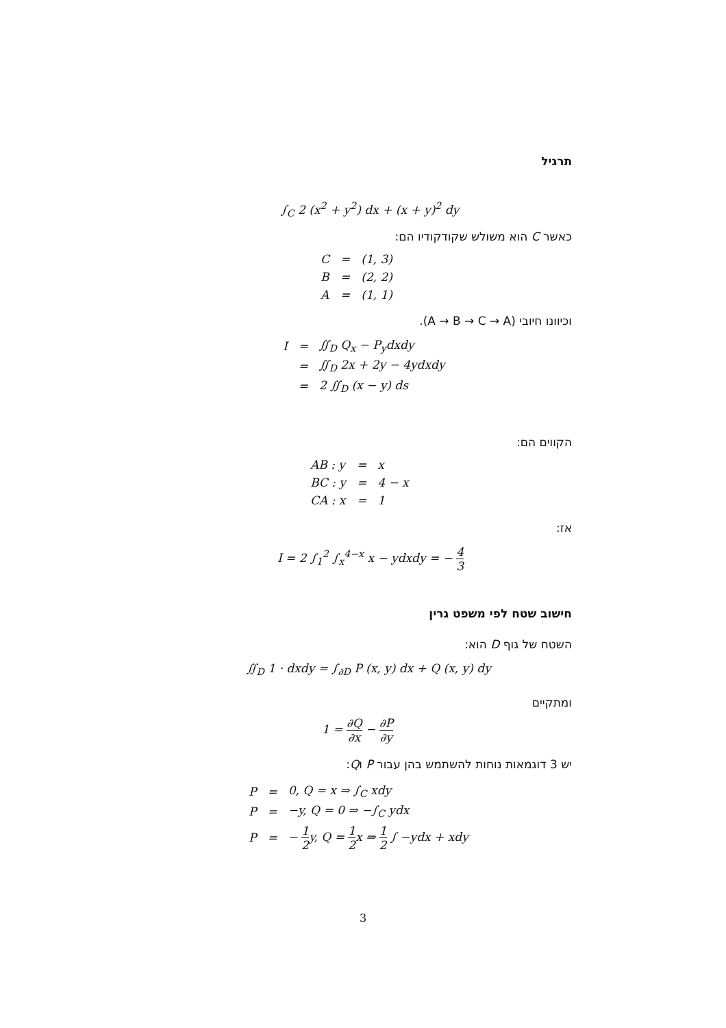תרגיל
∫<sub>C</sub> 2 (x<sup>2</sup> + y<sup>2</sup>) dx + (x + y)<sup>2</sup> dy
כאשר C הוא משולש שקודקודיו הם:
| C | = | (1, 3) |
| B | = | (2, 2) |
| A | = | (1, 1) |
וכיוונו חיובי (A → B → C → A).
| I | = | ∬<sub>D</sub> Q<sub>x</sub> − P<sub>y</sub>dxdy |
| | = | ∬<sub>D</sub> 2x + 2y − 4ydxdy |
| | = | 2 ∬<sub>D</sub> (x − y) ds |
הקווים הם:
| AB : y | = | x |
| BC : y | = | 4 − x |
| CA : x | = | 1 |
אז:
I = 2 ∫<sub>1</sub><sup>2</sup> ∫<sub>x</sub><sup>4−x</sup> x − ydxdy = − 4 3
חישוב שטח לפי משפט גרין
השטח של גוף D הוא:
∬<sub>D</sub> 1 · dxdy = ∫<sub>∂D</sub> P (x, y) dx + Q (x, y) dy
ומתקיים
1 = ∂Q ∂x − ∂P ∂y
יש 3 דוגמאות נוחות להשתמש בהן עבור P וQ:
| P | = | 0, Q = x ⇒ ∫<sub>C</sub> xdy |
| P | = | −y, Q = 0 ⇒ −∫<sub>C</sub> ydx |
| P | = | − 1 2 y, Q = 1 2 x ⇒ 1 2 ∫ −ydx + xdy |
3